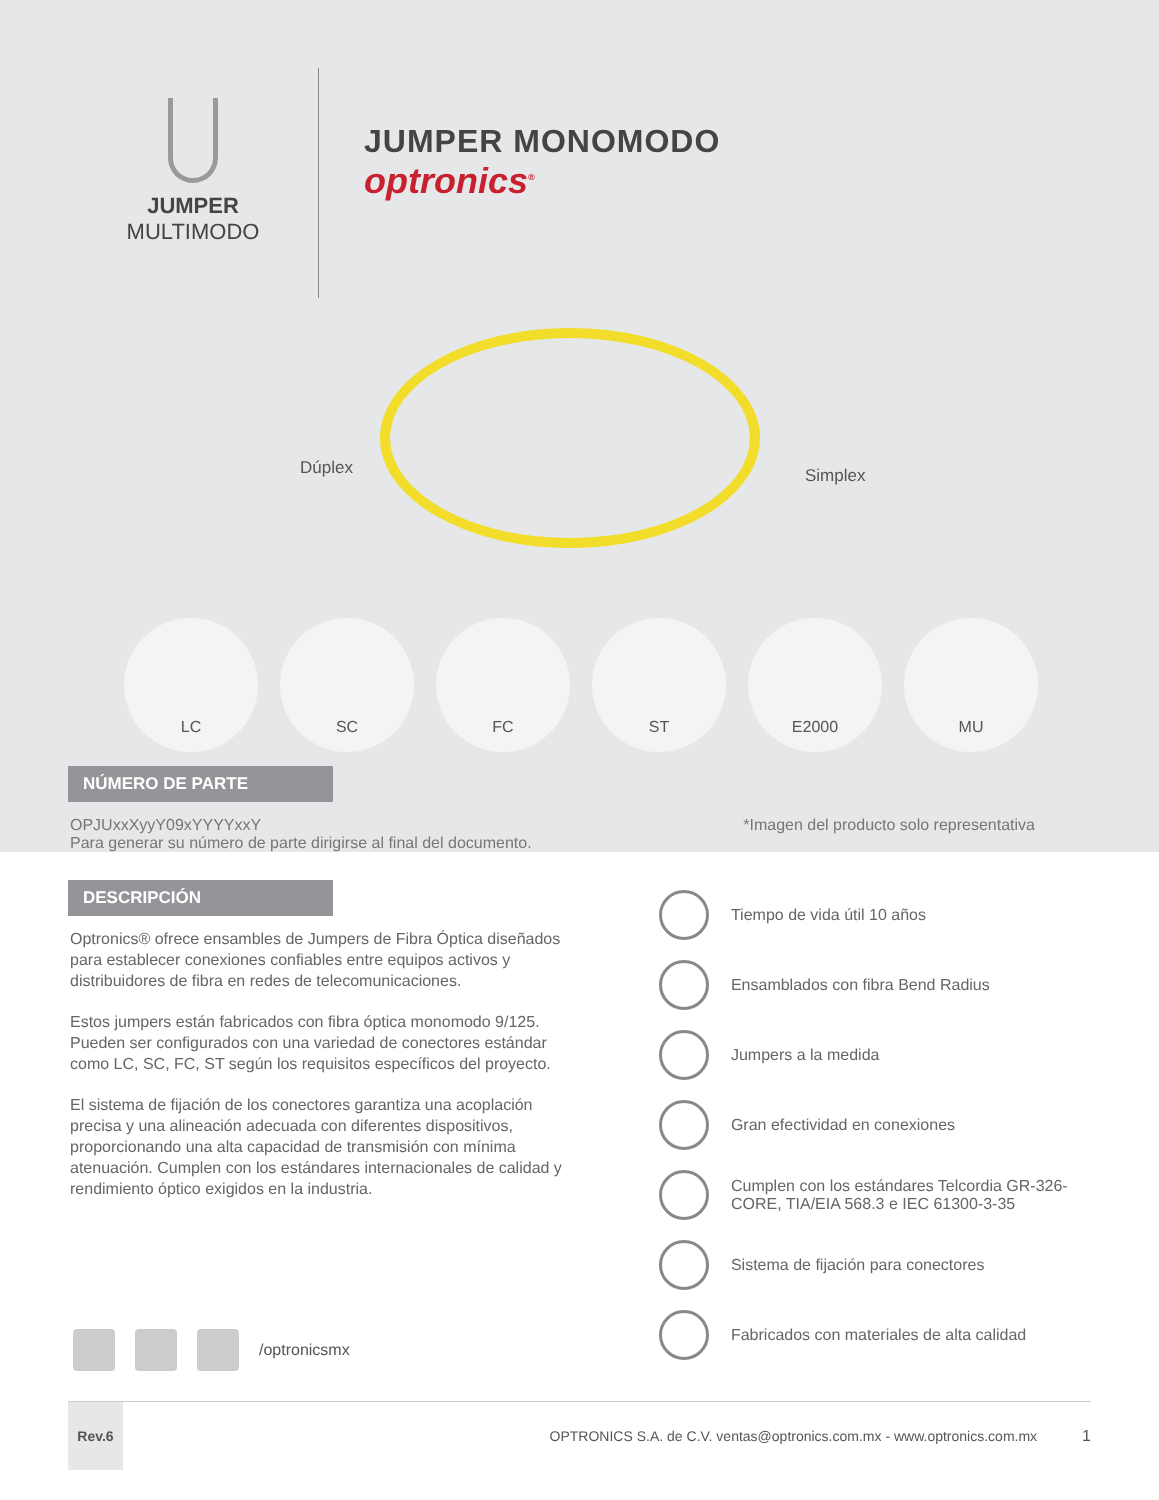JUMPER
MULTIMODO
JUMPER MONOMODO
optronics<sup>®</sup>
Dúplex Simplex
LC SC FC ST E2000 MU
NÚMERO DE PARTE
OPJUxxXyyY09xYYYYxxY
Para generar su número de parte dirigirse al final del documento.
*Imagen del producto solo representativa
DESCRIPCIÓN
Optronics® ofrece ensambles de Jumpers de Fibra Óptica diseñados para establecer conexiones confiables entre equipos activos y distribuidores de fibra en redes de telecomunicaciones.
Estos jumpers están fabricados con fibra óptica monomodo 9/125. Pueden ser configurados con una variedad de conectores estándar como LC, SC, FC, ST según los requisitos específicos del proyecto.
El sistema de fijación de los conectores garantiza una acoplación precisa y una alineación adecuada con diferentes dispositivos, proporcionando una alta capacidad de transmisión con mínima atenuación. Cumplen con los estándares internacionales de calidad y rendimiento óptico exigidos en la industria.
/optronicsmx
Tiempo de vida útil 10 años
Ensamblados con fibra Bend Radius
Jumpers a la medida
Gran efectividad en conexiones
Cumplen con los estándares Telcordia GR-326-CORE, TIA/EIA 568.3 e IEC 61300-3-35
Sistema de fijación para conectores
Fabricados con materiales de alta calidad
Rev.6
OPTRONICS S.A. de C.V. ventas@optronics.com.mx - www.optronics.com.mx
1